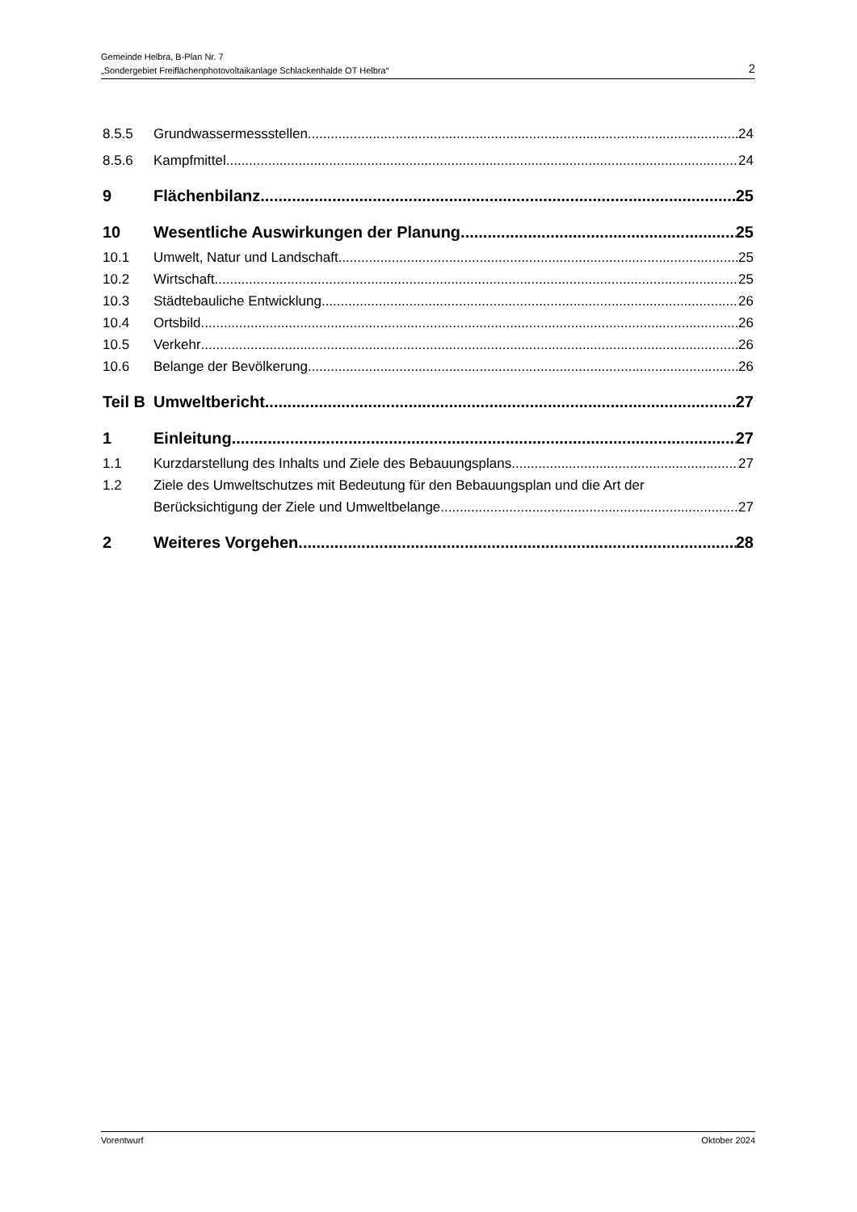Gemeinde Helbra, B-Plan Nr. 7
„Sondergebiet Freiflächenphotovoltaikanlage Schlackenhalde OT Helbra“2
8.5.5 Grundwassermessstellen 24
8.5.6 Kampfmittel 24
9 Flächenbilanz 25
10 Wesentliche Auswirkungen der Planung 25
10.1 Umwelt, Natur und Landschaft 25
10.2 Wirtschaft 25
10.3 Städtebauliche Entwicklung 26
10.4 Ortsbild 26
10.5 Verkehr 26
10.6 Belange der Bevölkerung 26
Teil B Umweltbericht 27
1 Einleitung 27
1.1 Kurzdarstellung des Inhalts und Ziele des Bebauungsplans 27
1.2 Ziele des Umweltschutzes mit Bedeutung für den Bebauungsplan und die Art der
Berücksichtigung der Ziele und Umweltbelange 27
2 Weiteres Vorgehen 28
Vorentwurf Oktober 2024